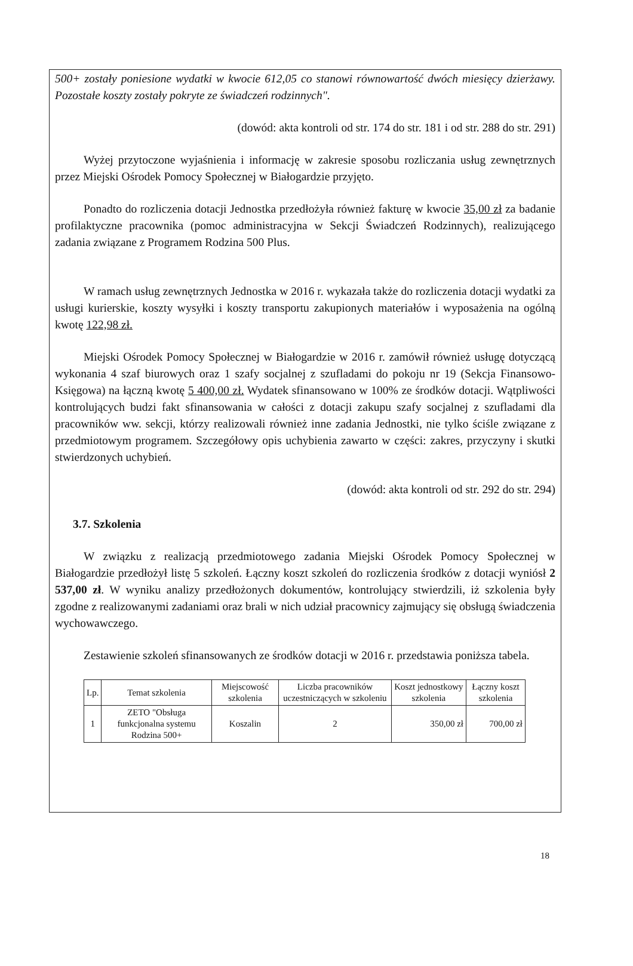500+ zostały poniesione wydatki w kwocie 612,05 co stanowi równowartość dwóch miesięcy dzierżawy. Pozostałe koszty zostały pokryte ze świadczeń rodzinnych".
(dowód: akta kontroli od str. 174 do str. 181 i od str. 288 do str. 291)
Wyżej przytoczone wyjaśnienia i informację w zakresie sposobu rozliczania usług zewnętrznych przez Miejski Ośrodek Pomocy Społecznej w Białogardzie przyjęto.
Ponadto do rozliczenia dotacji Jednostka przedłożyła również fakturę w kwocie 35,00 zł za badanie profilaktyczne pracownika (pomoc administracyjna w Sekcji Świadczeń Rodzinnych), realizującego zadania związane z Programem Rodzina 500 Plus.
W ramach usług zewnętrznych Jednostka w 2016 r. wykazała także do rozliczenia dotacji wydatki za usługi kurierskie, koszty wysyłki i koszty transportu zakupionych materiałów i wyposażenia na ogólną kwotę 122,98 zł.
Miejski Ośrodek Pomocy Społecznej w Białogardzie w 2016 r. zamówił również usługę dotyczącą wykonania 4 szaf biurowych oraz 1 szafy socjalnej z szufladami do pokoju nr 19 (Sekcja Finansowo-Księgowa) na łączną kwotę 5 400,00 zł. Wydatek sfinansowano w 100% ze środków dotacji. Wątpliwości kontrolujących budzi fakt sfinansowania w całości z dotacji zakupu szafy socjalnej z szufladami dla pracowników ww. sekcji, którzy realizowali również inne zadania Jednostki, nie tylko ściśle związane z przedmiotowym programem. Szczegółowy opis uchybienia zawarto w części: zakres, przyczyny i skutki stwierdzonych uchybień.
(dowód: akta kontroli od str. 292 do str. 294)
3.7. Szkolenia
W związku z realizacją przedmiotowego zadania Miejski Ośrodek Pomocy Społecznej w Białogardzie przedłożył listę 5 szkoleń. Łączny koszt szkoleń do rozliczenia środków z dotacji wyniósł 2 537,00 zł. W wyniku analizy przedłożonych dokumentów, kontrolujący stwierdzili, iż szkolenia były zgodne z realizowanymi zadaniami oraz brali w nich udział pracownicy zajmujący się obsługą świadczenia wychowawczego.
Zestawienie szkoleń sfinansowanych ze środków dotacji w 2016 r. przedstawia poniższa tabela.
| Lp. | Temat szkolenia | Miejscowość szkolenia | Liczba pracowników uczestniczących w szkoleniu | Koszt jednostkowy szkolenia | Łączny koszt szkolenia |
| --- | --- | --- | --- | --- | --- |
| 1 | ZETO "Obsługa funkcjonalna systemu Rodzina 500+ | Koszalin | 2 | 350,00 zł | 700,00 zł |
18